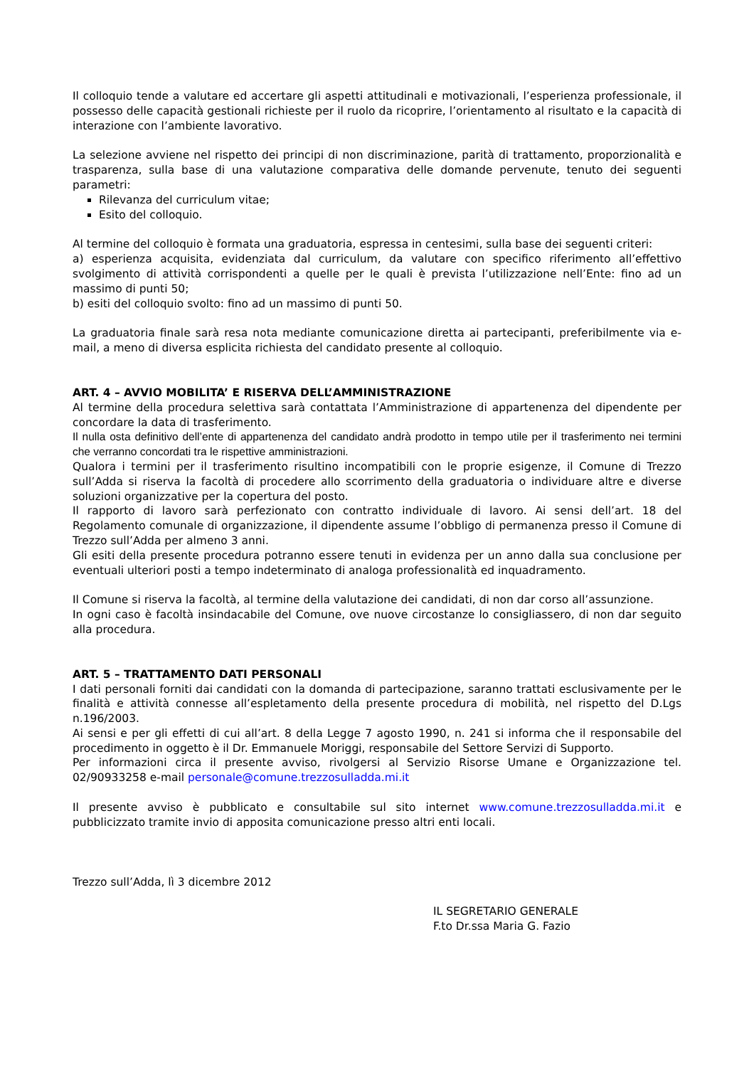Il colloquio tende a valutare ed accertare gli aspetti attitudinali e motivazionali, l’esperienza professionale, il possesso delle capacità gestionali richieste per il ruolo da ricoprire, l’orientamento al risultato e la capacità di interazione con l’ambiente lavorativo.
La selezione avviene nel rispetto dei principi di non discriminazione, parità di trattamento, proporzionalità e trasparenza, sulla base di una valutazione comparativa delle domande pervenute, tenuto dei seguenti parametri:
Rilevanza del curriculum vitae;
Esito del colloquio.
Al termine del colloquio è formata una graduatoria, espressa in centesimi, sulla base dei seguenti criteri:
a) esperienza acquisita, evidenziata dal curriculum, da valutare con specifico riferimento all’effettivo svolgimento di attività corrispondenti a quelle per le quali è prevista l’utilizzazione nell’Ente: fino ad un massimo di punti 50;
b) esiti del colloquio svolto: fino ad un massimo di punti 50.
La graduatoria finale sarà resa nota mediante comunicazione diretta ai partecipanti, preferibilmente via e-mail, a meno di diversa esplicita richiesta del candidato presente al colloquio.
ART. 4 – AVVIO MOBILITA’ E RISERVA DELL’AMMINISTRAZIONE
Al termine della procedura selettiva sarà contattata l’Amministrazione di appartenenza del dipendente per concordare la data di trasferimento.
Il nulla osta definitivo dell’ente di appartenenza del candidato andrà prodotto in tempo utile per il trasferimento nei termini che verranno concordati tra le rispettive amministrazioni.
Qualora i termini per il trasferimento risultino incompatibili con le proprie esigenze, il Comune di Trezzo sull’Adda si riserva la facoltà di procedere allo scorrimento della graduatoria o individuare altre e diverse soluzioni organizzative per la copertura del posto.
Il rapporto di lavoro sarà perfezionato con contratto individuale di lavoro. Ai sensi dell’art. 18 del Regolamento comunale di organizzazione, il dipendente assume l’obbligo di permanenza presso il Comune di Trezzo sull’Adda per almeno 3 anni.
Gli esiti della presente procedura potranno essere tenuti in evidenza per un anno dalla sua conclusione per eventuali ulteriori posti a tempo indeterminato di analoga professionalità ed inquadramento.
Il Comune si riserva la facoltà, al termine della valutazione dei candidati, di non dar corso all’assunzione.
In ogni caso è facoltà insindacabile del Comune, ove nuove circostanze lo consigliassero, di non dar seguito alla procedura.
ART. 5 – TRATTAMENTO DATI PERSONALI
I dati personali forniti dai candidati con la domanda di partecipazione, saranno trattati esclusivamente per le finalità e attività connesse all’espletamento della presente procedura di mobilità, nel rispetto del D.Lgs n.196/2003.
Ai sensi e per gli effetti di cui all’art. 8 della Legge 7 agosto 1990, n. 241 si informa che il responsabile del procedimento in oggetto è il Dr. Emmanuele Moriggi, responsabile del Settore Servizi di Supporto.
Per informazioni circa il presente avviso, rivolgersi al Servizio Risorse Umane e Organizzazione tel. 02/90933258 e-mail personale@comune.trezzosulladda.mi.it
Il presente avviso è pubblicato e consultabile sul sito internet www.comune.trezzosulladda.mi.it e pubblicizzato tramite invio di apposita comunicazione presso altri enti locali.
Trezzo sull’Adda, lì 3 dicembre 2012
IL SEGRETARIO GENERALE
F.to Dr.ssa Maria G. Fazio